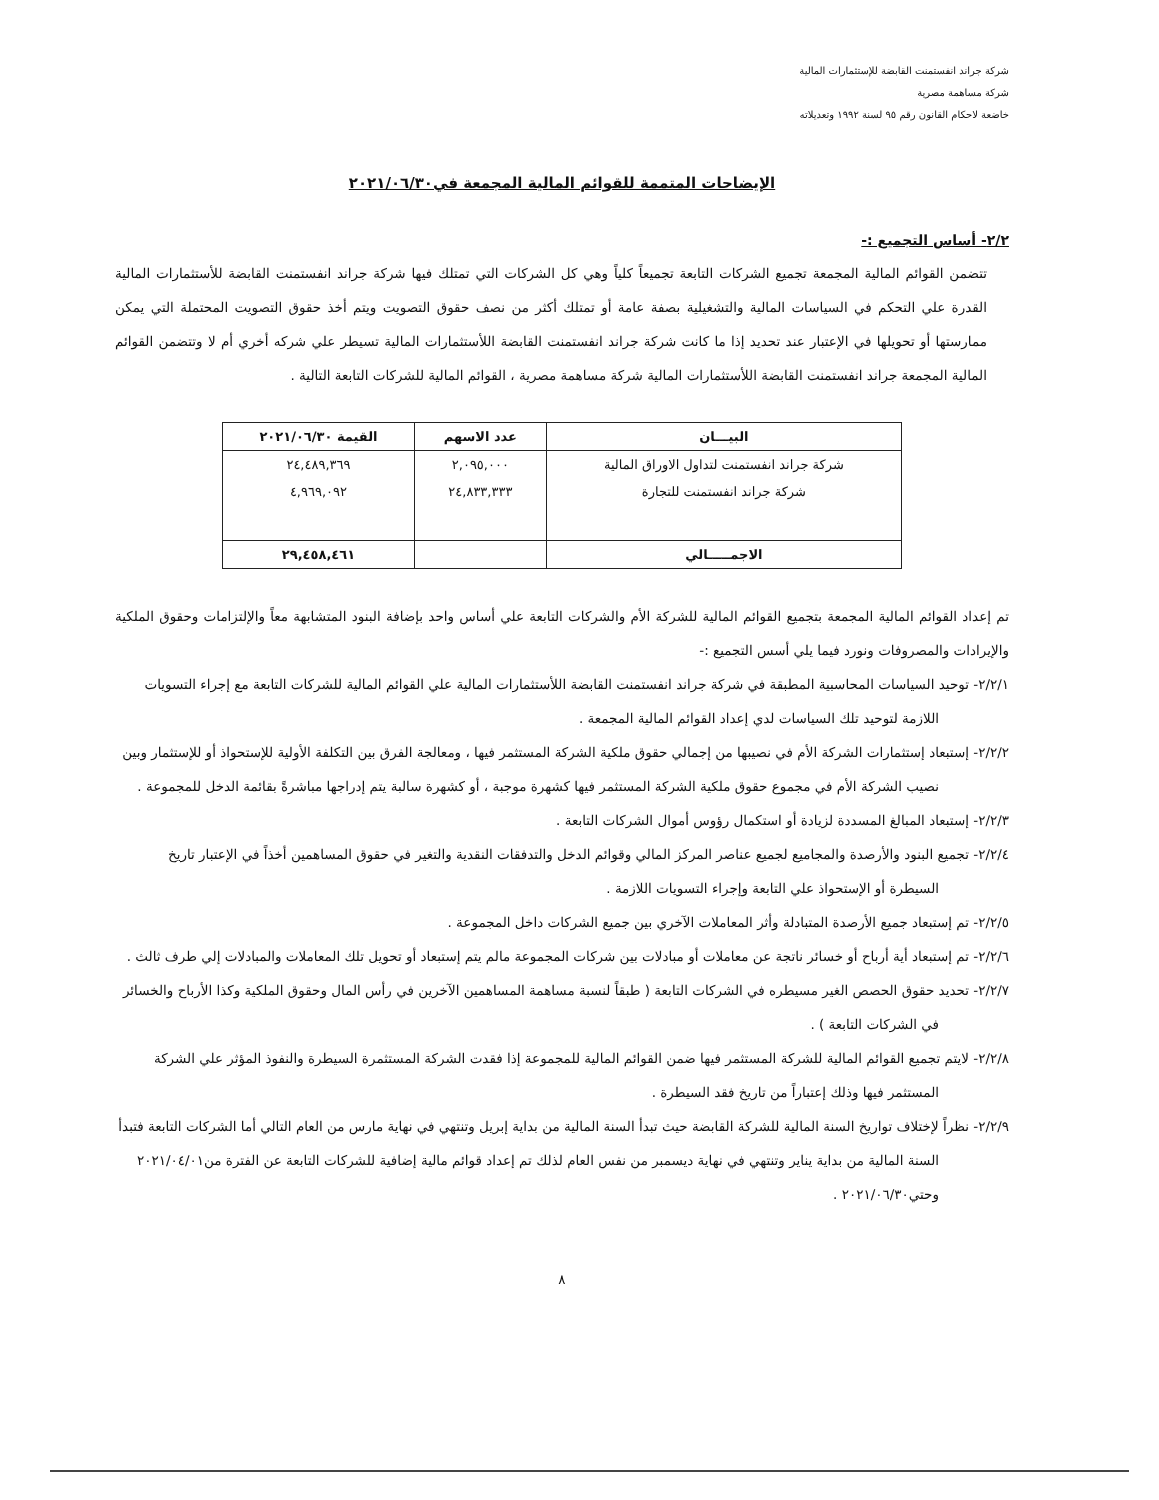شركة جراند انفستمنت القابضة للإستثمارات المالية
شركة مساهمة مصرية
خاضعة لاحكام القانون رقم ٩٥ لسنة ١٩٩٢ وتعديلاته
الإيضاحات المتممة للقوائم المالية المجمعة في٢٠٢١/٠٦/٣٠
٢/٢- أساس التجميع :-
تتضمن القوائم المالية المجمعة تجميع الشركات التابعة تجميعاً كلياً وهي كل الشركات التي تمتلك فيها شركة جراند انفستمنت القابضة للأستثمارات المالية القدرة علي التحكم في السياسات المالية والتشغيلية بصفة عامة أو تمتلك أكثر من نصف حقوق التصويت ويتم أخذ حقوق التصويت المحتملة التي يمكن ممارستها أو تحويلها في الإعتبار عند تحديد إذا ما كانت شركة جراند انفستمنت القابضة اللأستثمارات المالية تسيطر علي شركه أخري أم لا وتتضمن القوائم المالية المجمعة جراند انفستمنت القابضة اللأستثمارات المالية شركة مساهمة مصرية ، القوائم المالية للشركات التابعة التالية .
| البيـــان | عدد الاسهم | القيمة ٢٠٢١/٠٦/٣٠ |
| --- | --- | --- |
| شركة جراند انفستمنت لتداول الاوراق المالية | ٢,٠٩٥,٠٠٠ | ٢٤,٤٨٩,٣٦٩ |
| شركة جراند انفستمنت للتجارة | ٢٤,٨٣٣,٣٣٣ | ٤,٩٦٩,٠٩٢ |
| الاجمـــــالي | | ٢٩,٤٥٨,٤٦١ |
تم إعداد القوائم المالية المجمعة بتجميع القوائم المالية للشركة الأم والشركات التابعة علي أساس واحد بإضافة البنود المتشابهة معاً والإلتزامات وحقوق الملكية والإيرادات والمصروفات ونورد فيما يلي أسس التجميع :-
٢/٢/١- توحيد السياسات المحاسبية المطبقة في شركة جراند انفستمنت القابضة اللأستثمارات المالية علي القوائم المالية للشركات التابعة مع إجراء التسويات اللازمة لتوحيد تلك السياسات لدي إعداد القوائم المالية المجمعة .
٢/٢/٢- إستبعاد إستثمارات الشركة الأم في نصيبها من إجمالي حقوق ملكية الشركة المستثمر فيها ، ومعالجة الفرق بين التكلفة الأولية للإستحواذ أو للإستثمار وبين نصيب الشركة الأم في مجموع حقوق ملكية الشركة المستثمر فيها كشهرة موجبة ، أو كشهرة سالبة يتم إدراجها مباشرةً بقائمة الدخل للمجموعة .
٢/٢/٣- إستبعاد المبالغ المسددة لزيادة أو استكمال رؤوس أموال الشركات التابعة .
٢/٢/٤- تجميع البنود والأرصدة والمجاميع لجميع عناصر المركز المالي وقوائم الدخل والتدفقات النقدية والتغير في حقوق المساهمين أخذاً في الإعتبار تاريخ السيطرة أو الإستحواذ علي التابعة وإجراء التسويات اللازمة .
٢/٢/٥- تم إستبعاد جميع الأرصدة المتبادلة وأثر المعاملات الآخري بين جميع الشركات داخل المجموعة .
٢/٢/٦- تم إستبعاد أية أرباح أو خسائر ناتجة عن معاملات أو مبادلات بين شركات المجموعة مالم يتم إستبعاد أو تحويل تلك المعاملات والمبادلات إلي طرف ثالث .
٢/٢/٧- تحديد حقوق الحصص الغير مسيطره في الشركات التابعة ( طبقاً لنسبة مساهمة المساهمين الآخرين في رأس المال وحقوق الملكية وكذا الأرباح والخسائر في الشركات التابعة ) .
٢/٢/٨- لايتم تجميع القوائم المالية للشركة المستثمر فيها ضمن القوائم المالية للمجموعة إذا فقدت الشركة المستثمرة السيطرة والنفوذ المؤثر علي الشركة المستثمر فيها وذلك إعتباراً من تاريخ فقد السيطرة .
٢/٢/٩- نظراً لإختلاف تواريخ السنة المالية للشركة القابضة حيث تبدأ السنة المالية من بداية إبريل وتنتهي في نهاية مارس من العام التالي أما الشركات التابعة فتبدأ السنة المالية من بداية يناير وتنتهي في نهاية ديسمبر من نفس العام لذلك تم إعداد قوائم مالية إضافية للشركات التابعة عن الفترة من٢٠٢١/٠٤/٠١ وحتي٢٠٢١/٠٦/٣٠ .
٨